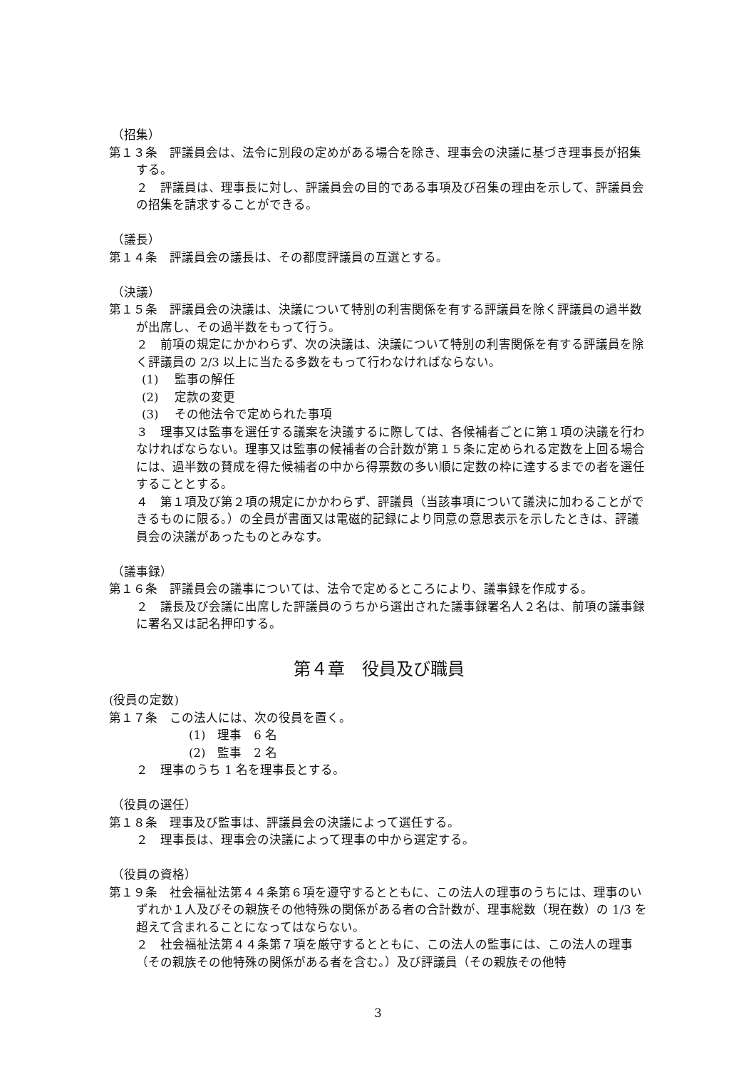（招集）
第１３条　評議員会は、法令に別段の定めがある場合を除き、理事会の決議に基づき理事長が招集する。
２　評議員は、理事長に対し、評議員会の目的である事項及び召集の理由を示して、評議員会の招集を請求することができる。
（議長）
第１４条　評議員会の議長は、その都度評議員の互選とする。
（決議）
第１５条　評議員会の決議は、決議について特別の利害関係を有する評議員を除く評議員の過半数が出席し、その過半数をもって行う。
２　前項の規定にかかわらず、次の決議は、決議について特別の利害関係を有する評議員を除く評議員の 2/3 以上に当たる多数をもって行わなければならない。
(1)　 監事の解任
(2)　 定款の変更
(3)　 その他法令で定められた事項
３　理事又は監事を選任する議案を決議するに際しては、各候補者ごとに第１項の決議を行わなければならない。理事又は監事の候補者の合計数が第１５条に定められる定数を上回る場合には、過半数の賛成を得た候補者の中から得票数の多い順に定数の枠に達するまでの者を選任することとする。
４　第１項及び第２項の規定にかかわらず、評議員（当該事項について議決に加わることができるものに限る。）の全員が書面又は電磁的記録により同意の意思表示を示したときは、評議員会の決議があったものとみなす。
（議事録）
第１６条　評議員会の議事については、法令で定めるところにより、議事録を作成する。
２　議長及び会議に出席した評議員のうちから選出された議事録署名人２名は、前項の議事録に署名又は記名押印する。
第４章　役員及び職員
(役員の定数)
第１７条　この法人には、次の役員を置く。
(1)　理事　6 名
(2)　監事　2 名
２　理事のうち 1 名を理事長とする。
（役員の選任）
第１８条　理事及び監事は、評議員会の決議によって選任する。
２　理事長は、理事会の決議によって理事の中から選定する。
（役員の資格）
第１９条　社会福祉法第４４条第６項を遵守するとともに、この法人の理事のうちには、理事のいずれか１人及びその親族その他特殊の関係がある者の合計数が、理事総数（現在数）の 1/3 を超えて含まれることになってはならない。
２　社会福祉法第４４条第７項を厳守するとともに、この法人の監事には、この法人の理事（その親族その他特殊の関係がある者を含む。）及び評議員（その親族その他特
3